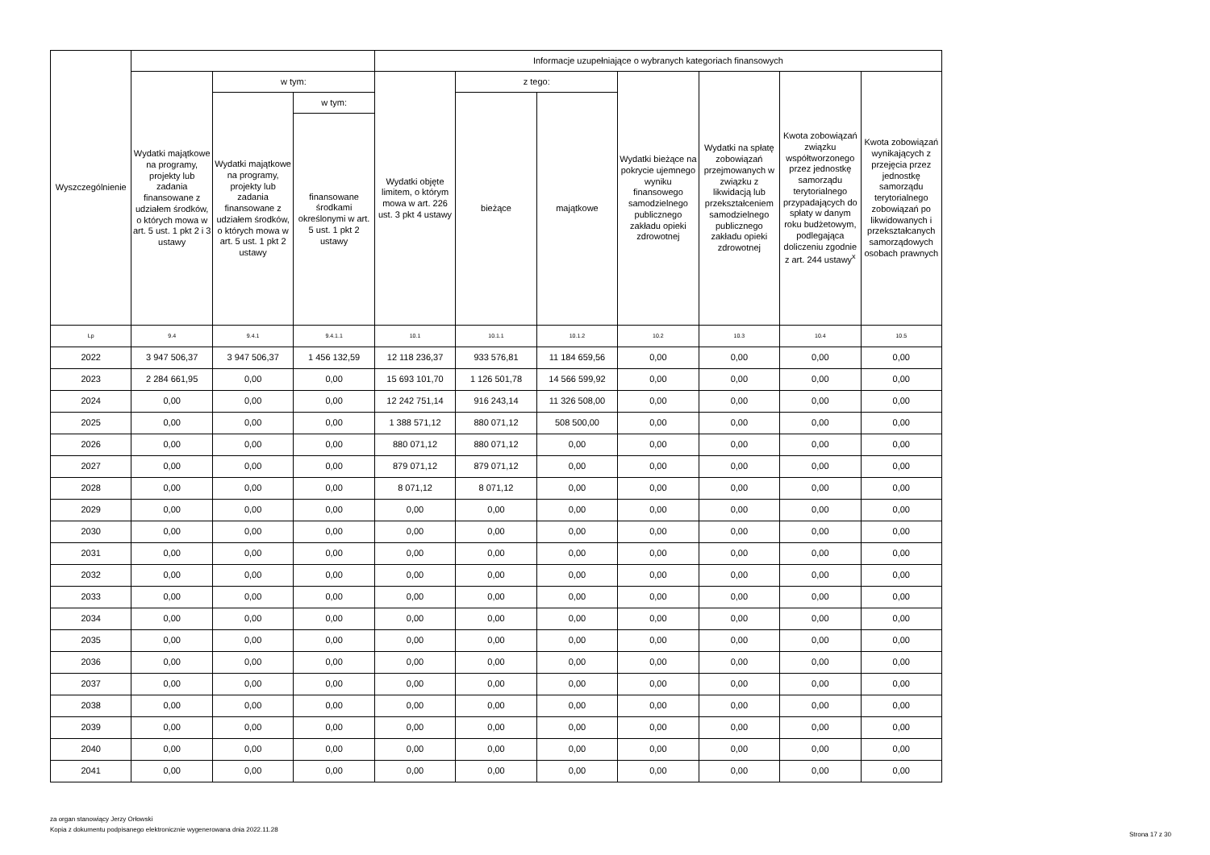| Wyszczególnienie | | | | Informacje uzupełniające o wybranych kategoriach finansowych | | | | | | |
| --- | --- | --- | --- | --- | --- | --- | --- | --- | --- | --- |
| | Wydatki majątkowe na programy, projekty lub zadania finansowane z udziałem środków, o których mowa w art. 5 ust. 1 pkt 2 i 3 ustawy | w tym: | | Wydatki objęte limitem, o którym mowa w art. 226 ust. 3 pkt 4 ustawy | z tego: | | Wydatki bieżące na pokrycie ujemnego wyniku finansowego samodzielnego publicznego zakładu opieki zdrowotnej | Wydatki na spłatę zobowiązań przejmowanych w związku z likwidacją lub przekształceniem samodzielnego publicznego zakładu opieki zdrowotnej | Kwota zobowiązań związku współtworzonego przez jednostkę samorządu terytorialnego przypadających do spłaty w danym roku budżetowym, podlegająca doliczeniu zgodnie z art. 244 ustawy<sup>x</sup> | Kwota zobowiązań wynikających z przejęcia przez jednostkę samorządu terytorialnego zobowiązań po likwidowanych i przekształcanych samorządowych osobach prawnych |
| | | Wydatki majątkowe na programy, projekty lub zadania finansowane z udziałem środków, o których mowa w art. 5 ust. 1 pkt 2 ustawy | w tym: | | bieżące | majątkowe | | | | |
| | | | finansowane środkami określonymi w art. 5 ust. 1 pkt 2 ustawy | | | | | | | |
| Lp | 9.4 | 9.4.1 | 9.4.1.1 | 10.1 | 10.1.1 | 10.1.2 | 10.2 | 10.3 | 10.4 | 10.5 |
| 2022 | 3 947 506,37 | 3 947 506,37 | 1 456 132,59 | 12 118 236,37 | 933 576,81 | 11 184 659,56 | 0,00 | 0,00 | 0,00 | 0,00 |
| 2023 | 2 284 661,95 | 0,00 | 0,00 | 15 693 101,70 | 1 126 501,78 | 14 566 599,92 | 0,00 | 0,00 | 0,00 | 0,00 |
| 2024 | 0,00 | 0,00 | 0,00 | 12 242 751,14 | 916 243,14 | 11 326 508,00 | 0,00 | 0,00 | 0,00 | 0,00 |
| 2025 | 0,00 | 0,00 | 0,00 | 1 388 571,12 | 880 071,12 | 508 500,00 | 0,00 | 0,00 | 0,00 | 0,00 |
| 2026 | 0,00 | 0,00 | 0,00 | 880 071,12 | 880 071,12 | 0,00 | 0,00 | 0,00 | 0,00 | 0,00 |
| 2027 | 0,00 | 0,00 | 0,00 | 879 071,12 | 879 071,12 | 0,00 | 0,00 | 0,00 | 0,00 | 0,00 |
| 2028 | 0,00 | 0,00 | 0,00 | 8 071,12 | 8 071,12 | 0,00 | 0,00 | 0,00 | 0,00 | 0,00 |
| 2029 | 0,00 | 0,00 | 0,00 | 0,00 | 0,00 | 0,00 | 0,00 | 0,00 | 0,00 | 0,00 |
| 2030 | 0,00 | 0,00 | 0,00 | 0,00 | 0,00 | 0,00 | 0,00 | 0,00 | 0,00 | 0,00 |
| 2031 | 0,00 | 0,00 | 0,00 | 0,00 | 0,00 | 0,00 | 0,00 | 0,00 | 0,00 | 0,00 |
| 2032 | 0,00 | 0,00 | 0,00 | 0,00 | 0,00 | 0,00 | 0,00 | 0,00 | 0,00 | 0,00 |
| 2033 | 0,00 | 0,00 | 0,00 | 0,00 | 0,00 | 0,00 | 0,00 | 0,00 | 0,00 | 0,00 |
| 2034 | 0,00 | 0,00 | 0,00 | 0,00 | 0,00 | 0,00 | 0,00 | 0,00 | 0,00 | 0,00 |
| 2035 | 0,00 | 0,00 | 0,00 | 0,00 | 0,00 | 0,00 | 0,00 | 0,00 | 0,00 | 0,00 |
| 2036 | 0,00 | 0,00 | 0,00 | 0,00 | 0,00 | 0,00 | 0,00 | 0,00 | 0,00 | 0,00 |
| 2037 | 0,00 | 0,00 | 0,00 | 0,00 | 0,00 | 0,00 | 0,00 | 0,00 | 0,00 | 0,00 |
| 2038 | 0,00 | 0,00 | 0,00 | 0,00 | 0,00 | 0,00 | 0,00 | 0,00 | 0,00 | 0,00 |
| 2039 | 0,00 | 0,00 | 0,00 | 0,00 | 0,00 | 0,00 | 0,00 | 0,00 | 0,00 | 0,00 |
| 2040 | 0,00 | 0,00 | 0,00 | 0,00 | 0,00 | 0,00 | 0,00 | 0,00 | 0,00 | 0,00 |
| 2041 | 0,00 | 0,00 | 0,00 | 0,00 | 0,00 | 0,00 | 0,00 | 0,00 | 0,00 | 0,00 |
za organ stanowiący Jerzy Orłowski
Kopia z dokumentu podpisanego elektronicznie wygenerowana dnia 2022.11.28
Strona 17 z 30